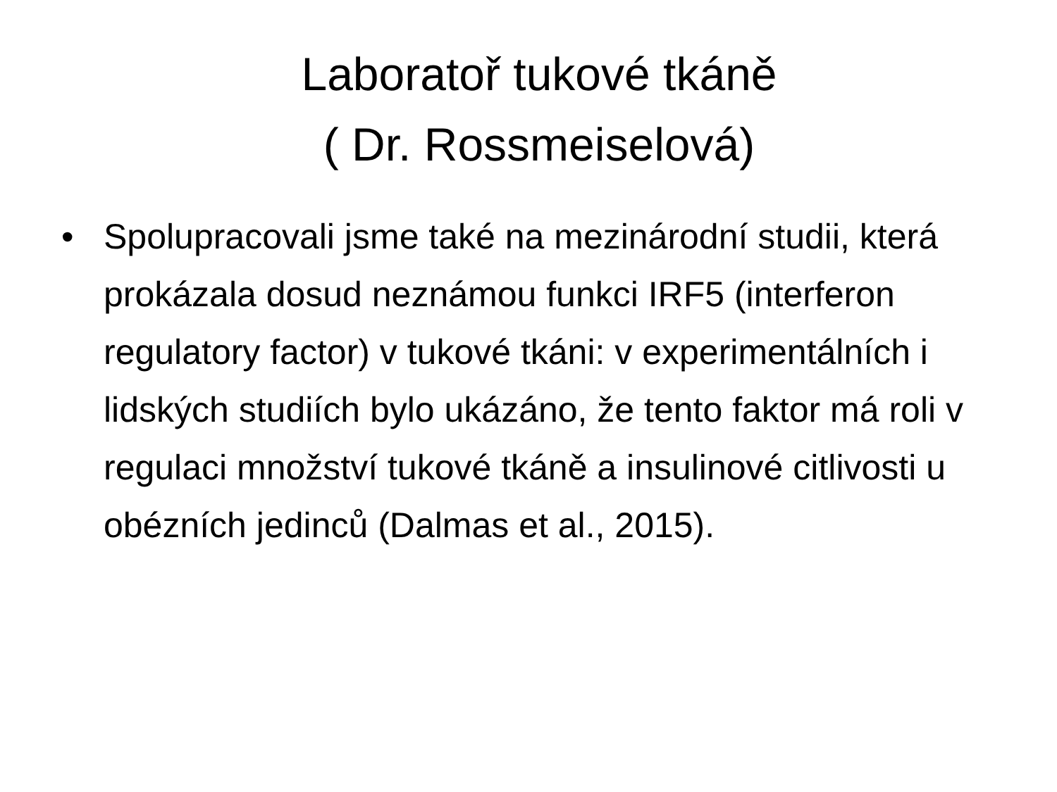Laboratoř tukové tkáně
( Dr. Rossmeiselová)
• Spolupracovali jsme také na mezinárodní studii, která prokázala dosud neznámou funkci IRF5 (interferon regulatory factor) v tukové tkáni: v experimentálních i lidských studiích bylo ukázáno, že tento faktor má roli v regulaci množství tukové tkáně a insulinové citlivosti u obézních jedinců (Dalmas et al., 2015).